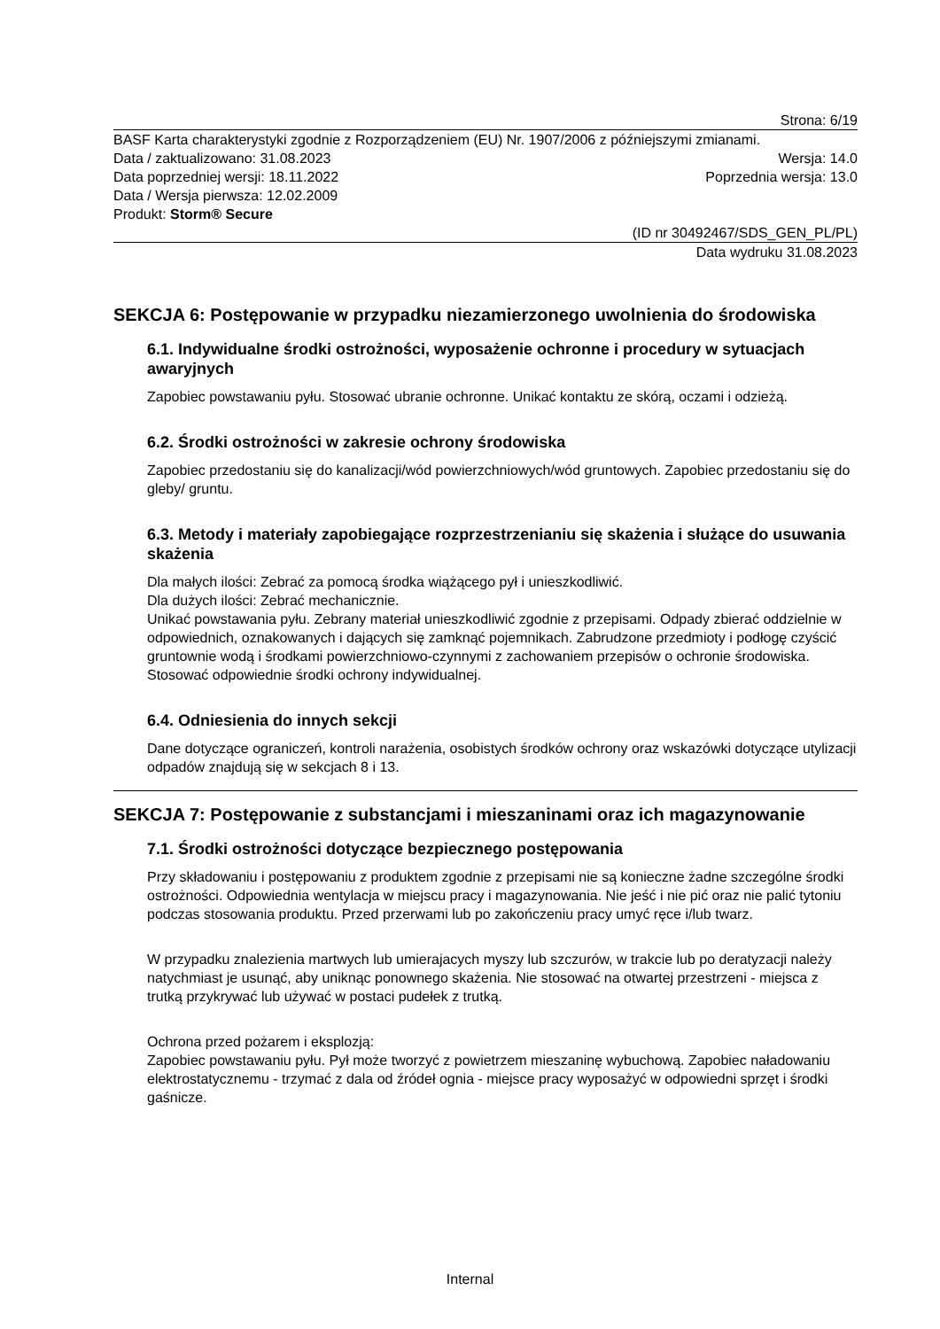Strona: 6/19
BASF Karta charakterystyki zgodnie z Rozporządzeniem (EU) Nr. 1907/2006 z późniejszymi zmianami.
Data / zaktualizowano: 31.08.2023 Wersja: 14.0
Data poprzedniej wersji: 18.11.2022 Poprzednia wersja: 13.0
Data / Wersja pierwsza: 12.02.2009
Produkt: Storm® Secure
(ID nr 30492467/SDS_GEN_PL/PL)
Data wydruku 31.08.2023
SEKCJA 6: Postępowanie w przypadku niezamierzonego uwolnienia do środowiska
6.1. Indywidualne środki ostrożności, wyposażenie ochronne i procedury w sytuacjach awaryjnych
Zapobiec powstawaniu pyłu. Stosować ubranie ochronne. Unikać kontaktu ze skórą, oczami i odzieżą.
6.2. Środki ostrożności w zakresie ochrony środowiska
Zapobiec przedostaniu się do kanalizacji/wód powierzchniowych/wód gruntowych. Zapobiec przedostaniu się do gleby/ gruntu.
6.3. Metody i materiały zapobiegające rozprzestrzenianiu się skażenia i służące do usuwania skażenia
Dla małych ilości: Zebrać za pomocą środka wiążącego pył i unieszkodliwić.
Dla dużych ilości: Zebrać mechanicznie.
Unikać powstawania pyłu. Zebrany materiał unieszkodliwić zgodnie z przepisami. Odpady zbierać oddzielnie w odpowiednich, oznakowanych i dających się zamknąć pojemnikach. Zabrudzone przedmioty i podłogę czyścić gruntownie wodą i środkami powierzchniowo-czynnymi z zachowaniem przepisów o ochronie środowiska. Stosować odpowiednie środki ochrony indywidualnej.
6.4. Odniesienia do innych sekcji
Dane dotyczące ograniczeń, kontroli narażenia, osobistych środków ochrony oraz wskazówki dotyczące utylizacji odpadów znajdują się w sekcjach 8 i 13.
SEKCJA 7: Postępowanie z substancjami i mieszaninami oraz ich magazynowanie
7.1. Środki ostrożności dotyczące bezpiecznego postępowania
Przy składowaniu i postępowaniu z produktem zgodnie z przepisami nie są konieczne żadne szczególne środki ostrożności. Odpowiednia wentylacja w miejscu pracy i magazynowania. Nie jeść i nie pić oraz nie palić tytoniu podczas stosowania produktu. Przed przerwami lub po zakończeniu pracy umyć ręce i/lub twarz.
W przypadku znalezienia martwych lub umierajacych myszy lub szczurów, w trakcie lub po deratyzacji należy natychmiast je usunąć, aby uniknąc ponownego skażenia. Nie stosować na otwartej przestrzeni - miejsca z trutką przykrywać lub używać w postaci pudełek z trutką.
Ochrona przed pożarem i eksplozją:
Zapobiec powstawaniu pyłu. Pył może tworzyć z powietrzem mieszaninę wybuchową. Zapobiec naładowaniu elektrostatycznemu - trzymać z dala od źródeł ognia - miejsce pracy wyposażyć w odpowiedni sprzęt i środki gaśnicze.
Internal